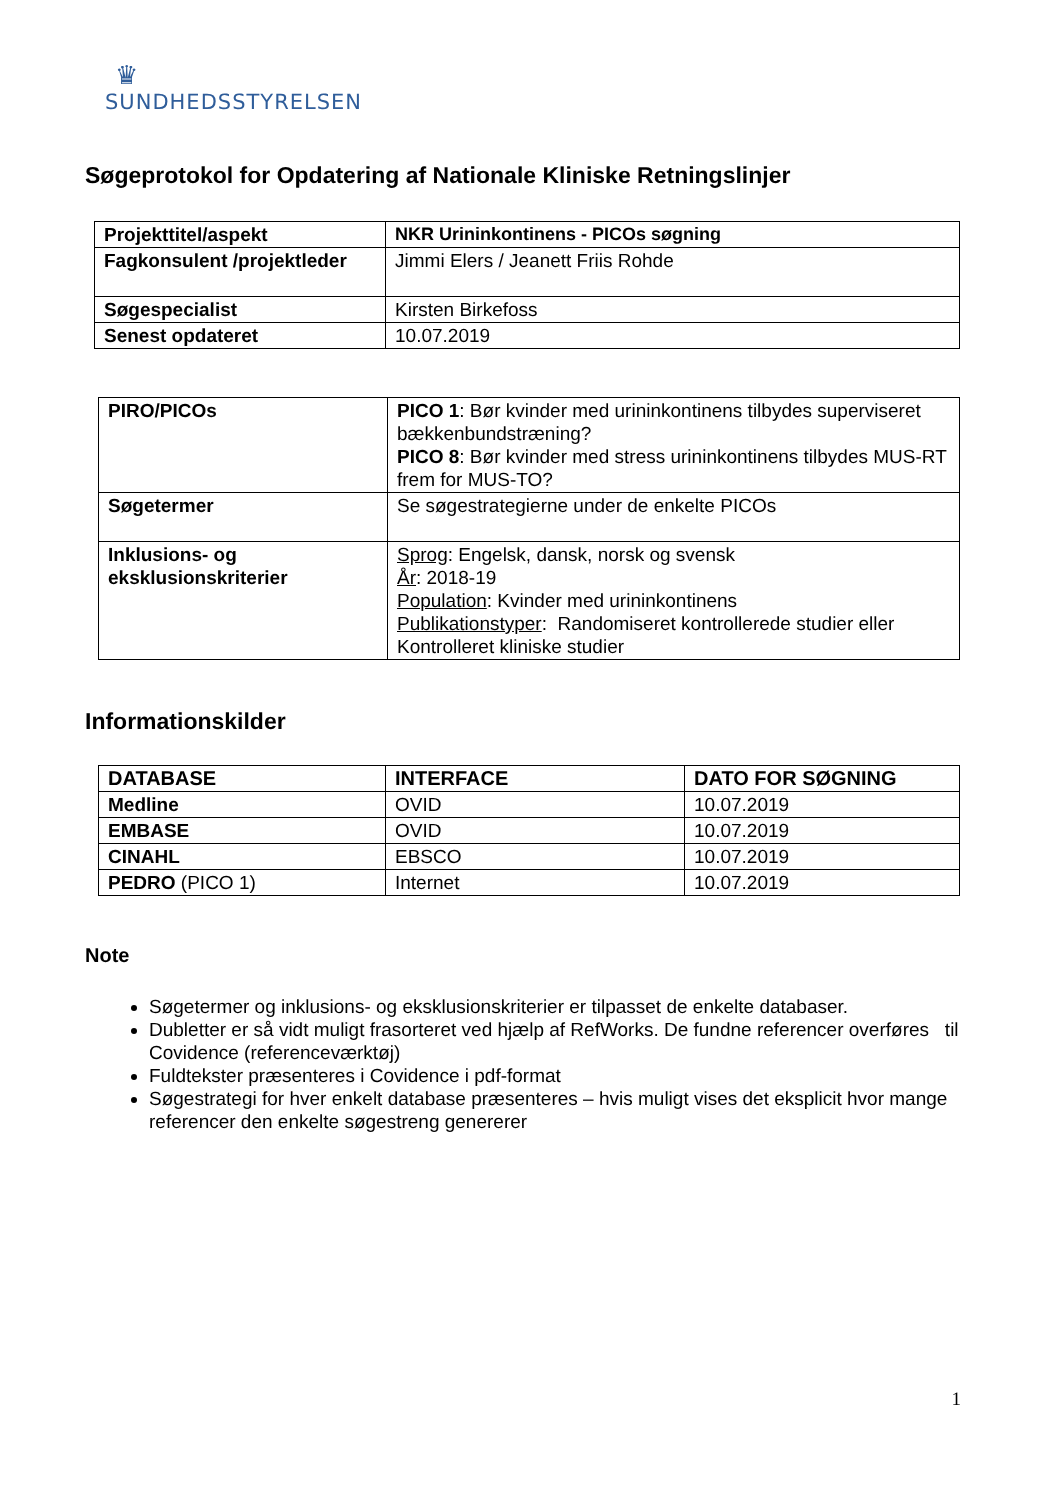♛
SUNDHEDSSTYRELSEN
Søgeprotokol for Opdatering af Nationale Kliniske Retningslinjer
| Projekttitel/aspekt | NKR Urininkontinens - PICOs søgning |
| --- | --- |
| Fagkonsulent /projektleder | Jimmi Elers / Jeanett Friis Rohde |
| Søgespecialist | Kirsten Birkefoss |
| Senest opdateret | 10.07.2019 |
| PIRO/PICOs | PICO 1 : Bør kvinder med urininkontinens tilbydes superviseret bækkenbundstræning? PICO 8 : Bør kvinder med stress urininkontinens tilbydes MUS-RT frem for MUS-TO? |
| Søgetermer | Se søgestrategierne under de enkelte PICOs |
| Inklusions- og eksklusionskriterier | Sprog : Engelsk, dansk, norsk og svensk År : 2018-19 Population : Kvinder med urininkontinens Publikationstyper : Randomiseret kontrollerede studier eller Kontrolleret kliniske studier |
Informationskilder
| DATABASE | INTERFACE | DATO FOR SØGNING |
| --- | --- | --- |
| Medline | OVID | 10.07.2019 |
| EMBASE | OVID | 10.07.2019 |
| CINAHL | EBSCO | 10.07.2019 |
| PEDRO (PICO 1) | Internet | 10.07.2019 |
Note
Søgetermer og inklusions- og eksklusionskriterier er tilpasset de enkelte databaser.
Dubletter er så vidt muligt frasorteret ved hjælp af RefWorks. De fundne referencer overføres til Covidence (referenceværktøj)
Fuldtekster præsenteres i Covidence i pdf-format
Søgestrategi for hver enkelt database præsenteres – hvis muligt vises det eksplicit hvor mange referencer den enkelte søgestreng genererer
1